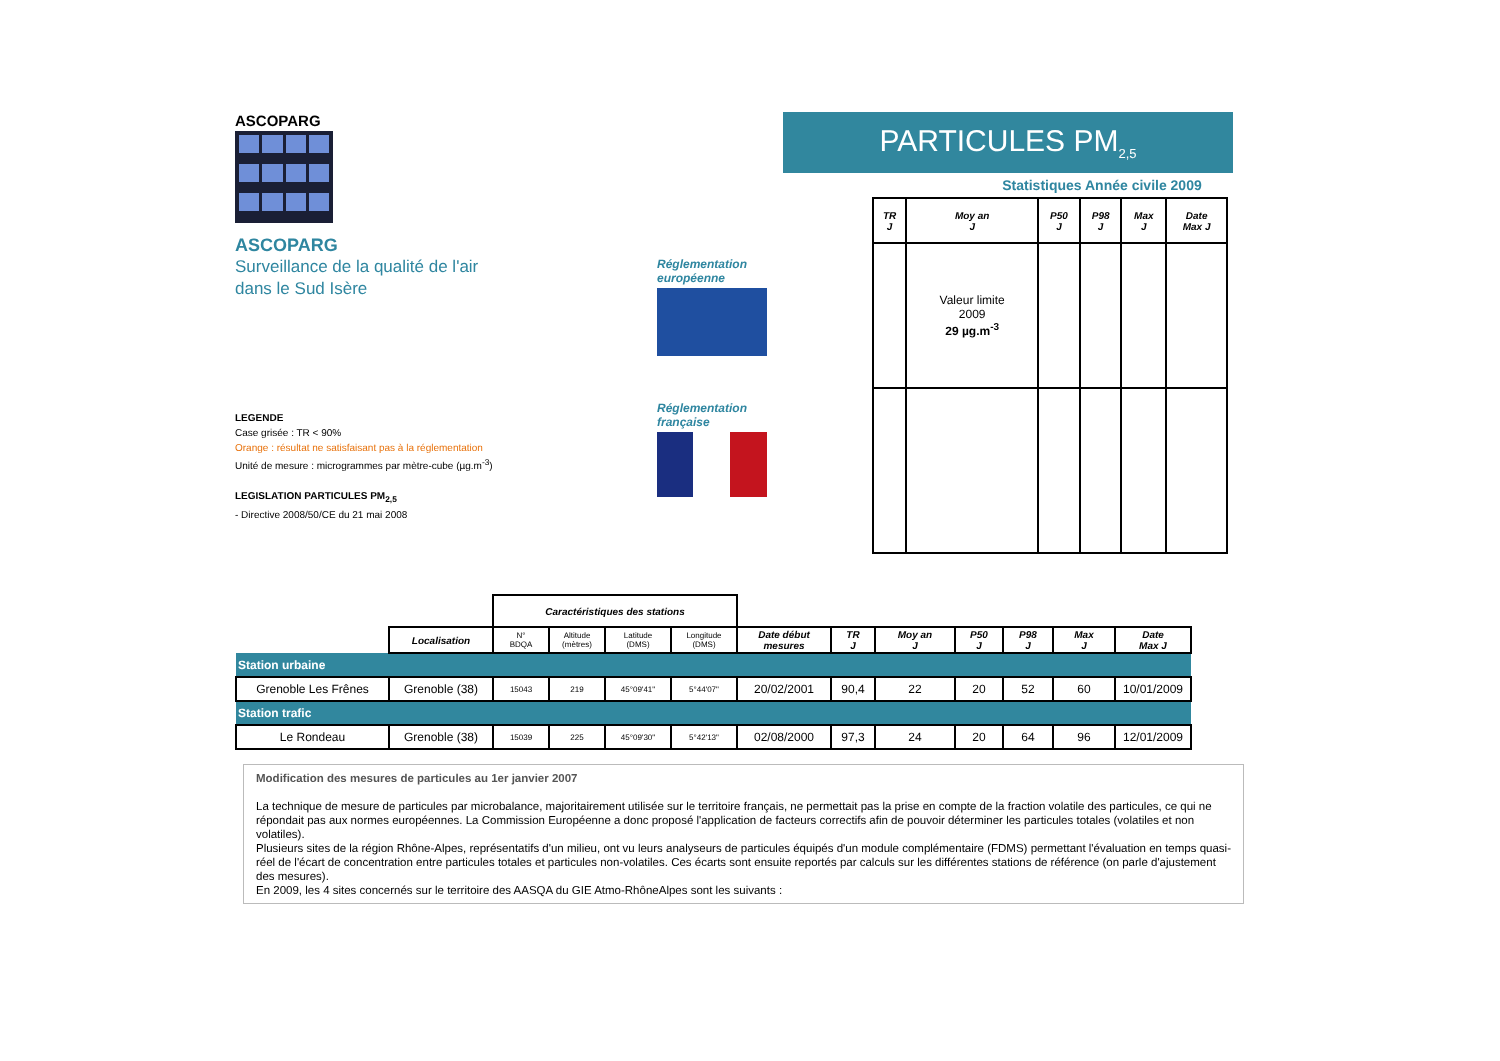ASCOPARG
ASCOPARG
Surveillance de la qualité de l'air
dans le Sud Isère
LEGENDE
Case grisée : TR < 90%
Orange : résultat ne satisfaisant pas à la réglementation
Unité de mesure : microgrammes par mètre-cube (µg.m<sup>-3</sup>)
LEGISLATION PARTICULES PM<sub>2,5</sub>
- Directive 2008/50/CE du 21 mai 2008
Réglementation
européenne
Réglementation
française
PARTICULES PM<sub>2,5</sub>
Statistiques Année civile 2009
| TR J | Moy an J | P50 J | P98 J | Max J | Date Max J |
| --- | --- | --- | --- | --- | --- |
| | Valeur limite 2009 29 µg.m<sup>-3</sup> | | | | |
| | | Caractéristiques des stations | | | | | | | | | | |
| | Localisation | N° BDQA | Altitude (mètres) | Latitude (DMS) | Longitude (DMS) | Date début mesures | TR J | Moy an J | P50 J | P98 J | Max J | Date Max J |
| Station urbaine | | | | | | | | | | | | |
| Grenoble Les Frênes | Grenoble (38) | 15043 | 219 | 45°09'41" | 5°44'07" | 20/02/2001 | 90,4 | 22 | 20 | 52 | 60 | 10/01/2009 |
| Station trafic | | | | | | | | | | | | |
| Le Rondeau | Grenoble (38) | 15039 | 225 | 45°09'30" | 5°42'13" | 02/08/2000 | 97,3 | 24 | 20 | 64 | 96 | 12/01/2009 |
Modification des mesures de particules au 1er janvier 2007
La technique de mesure de particules par microbalance, majoritairement utilisée sur le territoire français, ne permettait pas la prise en compte de la fraction volatile des particules, ce qui ne répondait pas aux normes européennes. La Commission Européenne a donc proposé l'application de facteurs correctifs afin de pouvoir déterminer les particules totales (volatiles et non volatiles).
Plusieurs sites de la région Rhône-Alpes, représentatifs d'un milieu, ont vu leurs analyseurs de particules équipés d'un module complémentaire (FDMS) permettant l'évaluation en temps quasi-réel de l'écart de concentration entre particules totales et particules non-volatiles. Ces écarts sont ensuite reportés par calculs sur les différentes stations de référence (on parle d'ajustement des mesures).
En 2009, les 4 sites concernés sur le territoire des AASQA du GIE Atmo-RhôneAlpes sont les suivants :